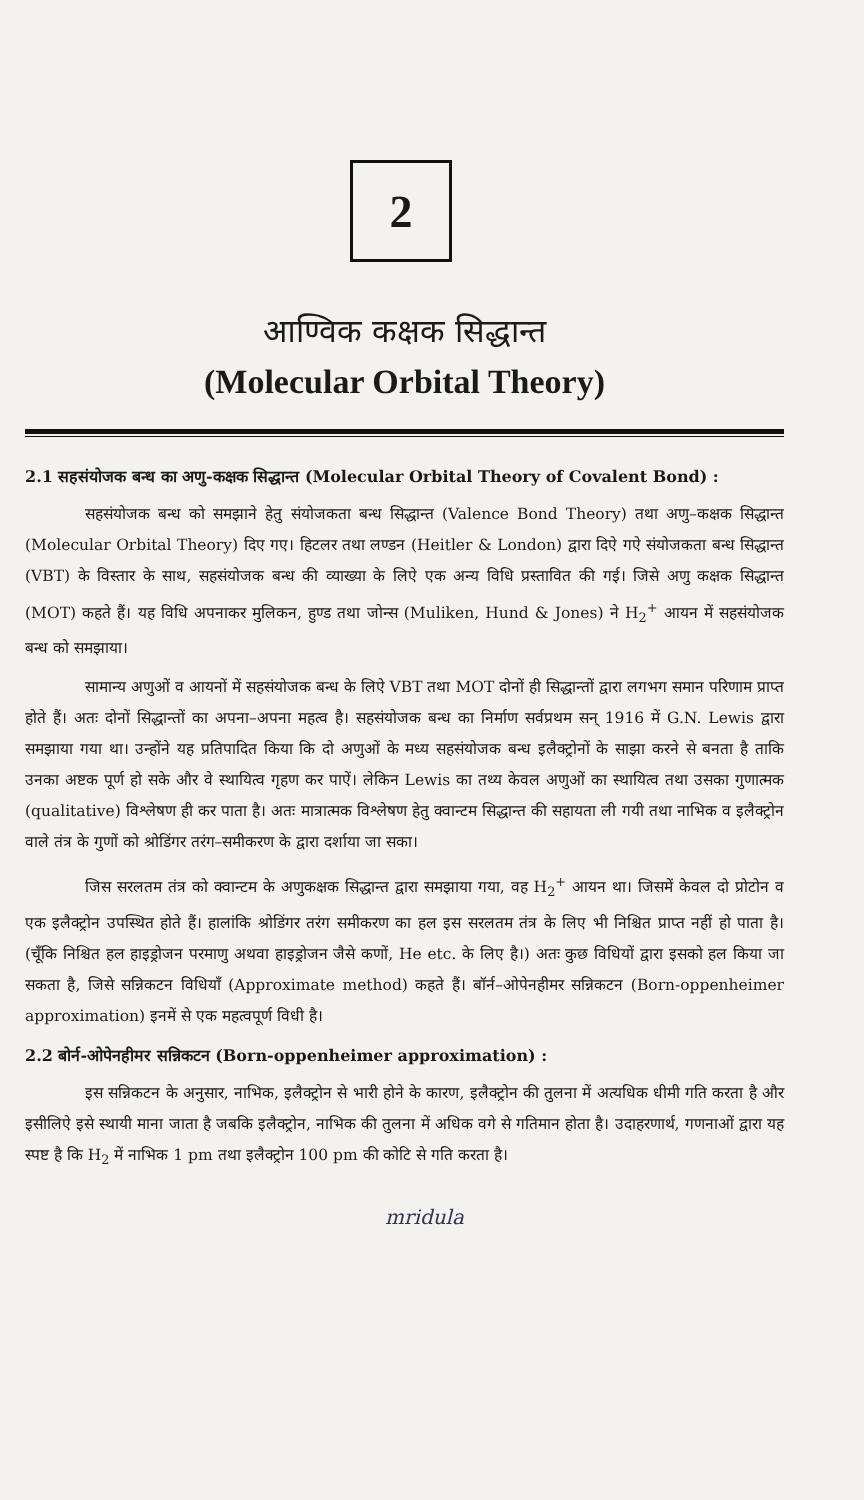2
आण्विक कक्षक सिद्धान्त
(Molecular Orbital Theory)
2.1 सहसंयोजक बन्ध का अणु-कक्षक सिद्धान्त (Molecular Orbital Theory of Covalent Bond) :
सहसंयोजक बन्ध को समझाने हेतु संयोजकता बन्ध सिद्धान्त (Valence Bond Theory) तथा अणु–कक्षक सिद्धान्त (Molecular Orbital Theory) दिए गए। हिटलर तथा लण्डन (Heitler & London) द्वारा दिऐ गऐ संयोजकता बन्ध सिद्धान्त (VBT) के विस्तार के साथ, सहसंयोजक बन्ध की व्याख्या के लिऐ एक अन्य विधि प्रस्तावित की गई। जिसे अणु कक्षक सिद्धान्त (MOT) कहते हैं। यह विधि अपनाकर मुलिकन, हुण्ड तथा जोन्स (Muliken, Hund & Jones) ने H<sub>2</sub><sup>+</sup> आयन में सहसंयोजक बन्ध को समझाया।
सामान्य अणुओं व आयनों में सहसंयोजक बन्ध के लिऐ VBT तथा MOT दोनों ही सिद्धान्तों द्वारा लगभग समान परिणाम प्राप्त होते हैं। अतः दोनों सिद्धान्तों का अपना–अपना महत्व है। सहसंयोजक बन्ध का निर्माण सर्वप्रथम सन् 1916 में G.N. Lewis द्वारा समझाया गया था। उन्होंने यह प्रतिपादित किया कि दो अणुओं के मध्य सहसंयोजक बन्ध इलैक्ट्रोनों के साझा करने से बनता है ताकि उनका अष्टक पूर्ण हो सके और वे स्थायित्व गृहण कर पाऐं। लेकिन Lewis का तथ्य केवल अणुओं का स्थायित्व तथा उसका गुणात्मक (qualitative) विश्लेषण ही कर पाता है। अतः मात्रात्मक विश्लेषण हेतु क्वान्टम सिद्धान्त की सहायता ली गयी तथा नाभिक व इलैक्ट्रोन वाले तंत्र के गुणों को श्रोडिंगर तरंग–समीकरण के द्वारा दर्शाया जा सका।
जिस सरलतम तंत्र को क्वान्टम के अणुकक्षक सिद्धान्त द्वारा समझाया गया, वह H<sub>2</sub><sup>+</sup> आयन था। जिसमें केवल दो प्रोटोन व एक इलैक्ट्रोन उपस्थित होते हैं। हालांकि श्रोडिंगर तरंग समीकरण का हल इस सरलतम तंत्र के लिए भी निश्चित प्राप्त नहीं हो पाता है। (चूँकि निश्चित हल हाइड्रोजन परमाणु अथवा हाइड्रोजन जैसे कणों, He etc. के लिए है।) अतः कुछ विधियों द्वारा इसको हल किया जा सकता है, जिसे सन्निकटन विधियाँ (Approximate method) कहते हैं। बॉर्न–ओपेनहीमर सन्निकटन (Born-oppenheimer approximation) इनमें से एक महत्वपूर्ण विधी है।
2.2 बोर्न-ओपेनहीमर सन्निकटन (Born-oppenheimer approximation) :
इस सन्निकटन के अनुसार, नाभिक, इलैक्ट्रोन से भारी होने के कारण, इलैक्ट्रोन की तुलना में अत्यधिक धीमी गति करता है और इसीलिऐ इसे स्थायी माना जाता है जबकि इलैक्ट्रोन, नाभिक की तुलना में अधिक वगे से गतिमान होता है। उदाहरणार्थ, गणनाओं द्वारा यह स्पष्ट है कि H<sub>2</sub> में नाभिक 1 pm तथा इलैक्ट्रोन 100 pm की कोटि से गति करता है।
mridula